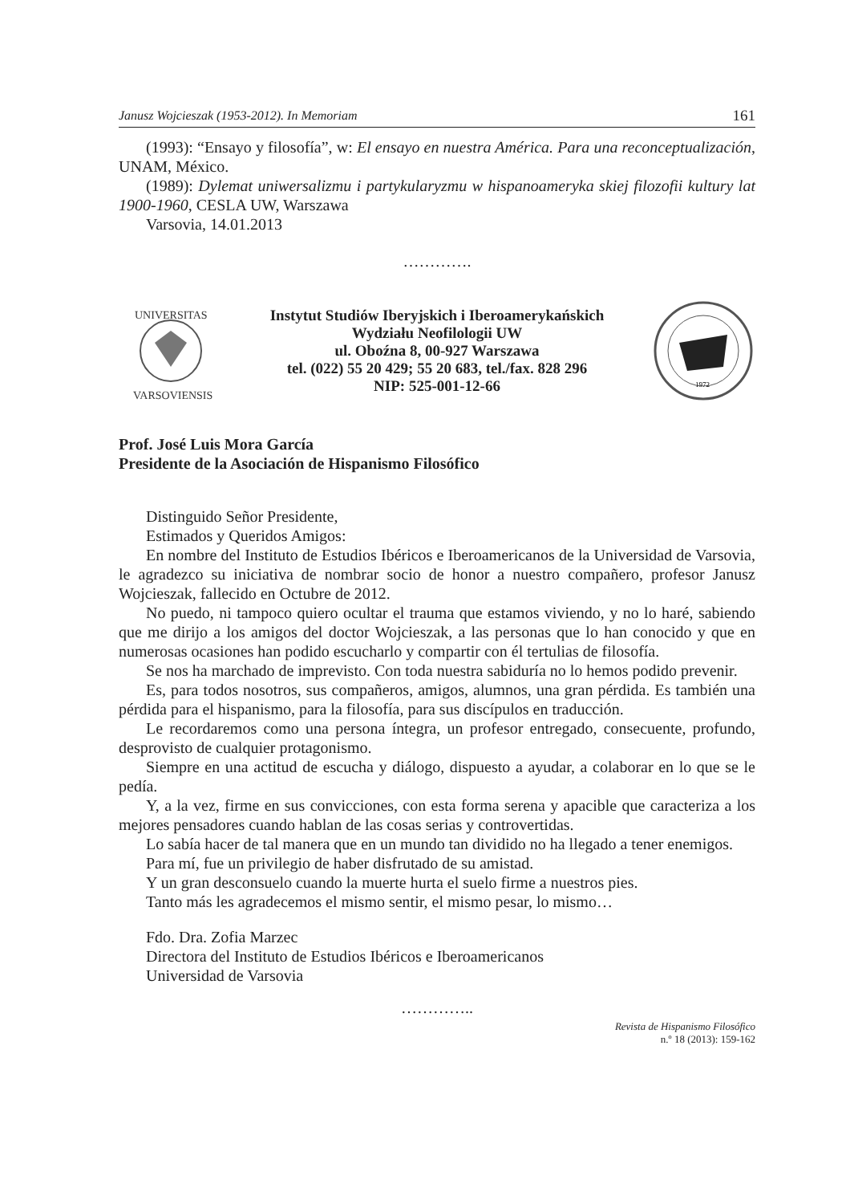Janusz Wojcieszak (1953-2012). In Memoriam 161
(1993): “Ensayo y filosofía”, w: El ensayo en nuestra América. Para una reconceptualización, UNAM, México.
(1989): Dylemat uniwersalizmu i partykularyzmu w hispanoameryka skiej filozofii kultury lat 1900-1960, CESLA UW, Warszawa
Varsovia, 14.01.2013
………….
UNIVERSITAS
VARSOVIENSIS
Instytut Studiów Iberyjskich i Iberoamerykańskich
Wydziału Neofilologii UW
ul. Oboźna 8, 00-927 Warszawa
tel. (022) 55 20 429; 55 20 683, tel./fax. 828 296
NIP: 525-001-12-66
1972
Prof. José Luis Mora García
Presidente de la Asociación de Hispanismo Filosófico
Distinguido Señor Presidente,
Estimados y Queridos Amigos:
En nombre del Instituto de Estudios Ibéricos e Iberoamericanos de la Universidad de Varsovia, le agradezco su iniciativa de nombrar socio de honor a nuestro compañero, profesor Janusz Wojcieszak, fallecido en Octubre de 2012.
No puedo, ni tampoco quiero ocultar el trauma que estamos viviendo, y no lo haré, sabiendo que me dirijo a los amigos del doctor Wojcieszak, a las personas que lo han conocido y que en numerosas ocasiones han podido escucharlo y compartir con él tertulias de filosofía.
Se nos ha marchado de imprevisto. Con toda nuestra sabiduría no lo hemos podido prevenir.
Es, para todos nosotros, sus compañeros, amigos, alumnos, una gran pérdida. Es también una pérdida para el hispanismo, para la filosofía, para sus discípulos en traducción.
Le recordaremos como una persona íntegra, un profesor entregado, consecuente, profundo, desprovisto de cualquier protagonismo.
Siempre en una actitud de escucha y diálogo, dispuesto a ayudar, a colaborar en lo que se le pedía.
Y, a la vez, firme en sus convicciones, con esta forma serena y apacible que caracteriza a los mejores pensadores cuando hablan de las cosas serias y controvertidas.
Lo sabía hacer de tal manera que en un mundo tan dividido no ha llegado a tener enemigos.
Para mí, fue un privilegio de haber disfrutado de su amistad.
Y un gran desconsuelo cuando la muerte hurta el suelo firme a nuestros pies.
Tanto más les agradecemos el mismo sentir, el mismo pesar, lo mismo…
Fdo. Dra. Zofia Marzec
Directora del Instituto de Estudios Ibéricos e Iberoamericanos
Universidad de Varsovia
…………..
Revista de Hispanismo Filosófico
n.º 18 (2013): 159-162